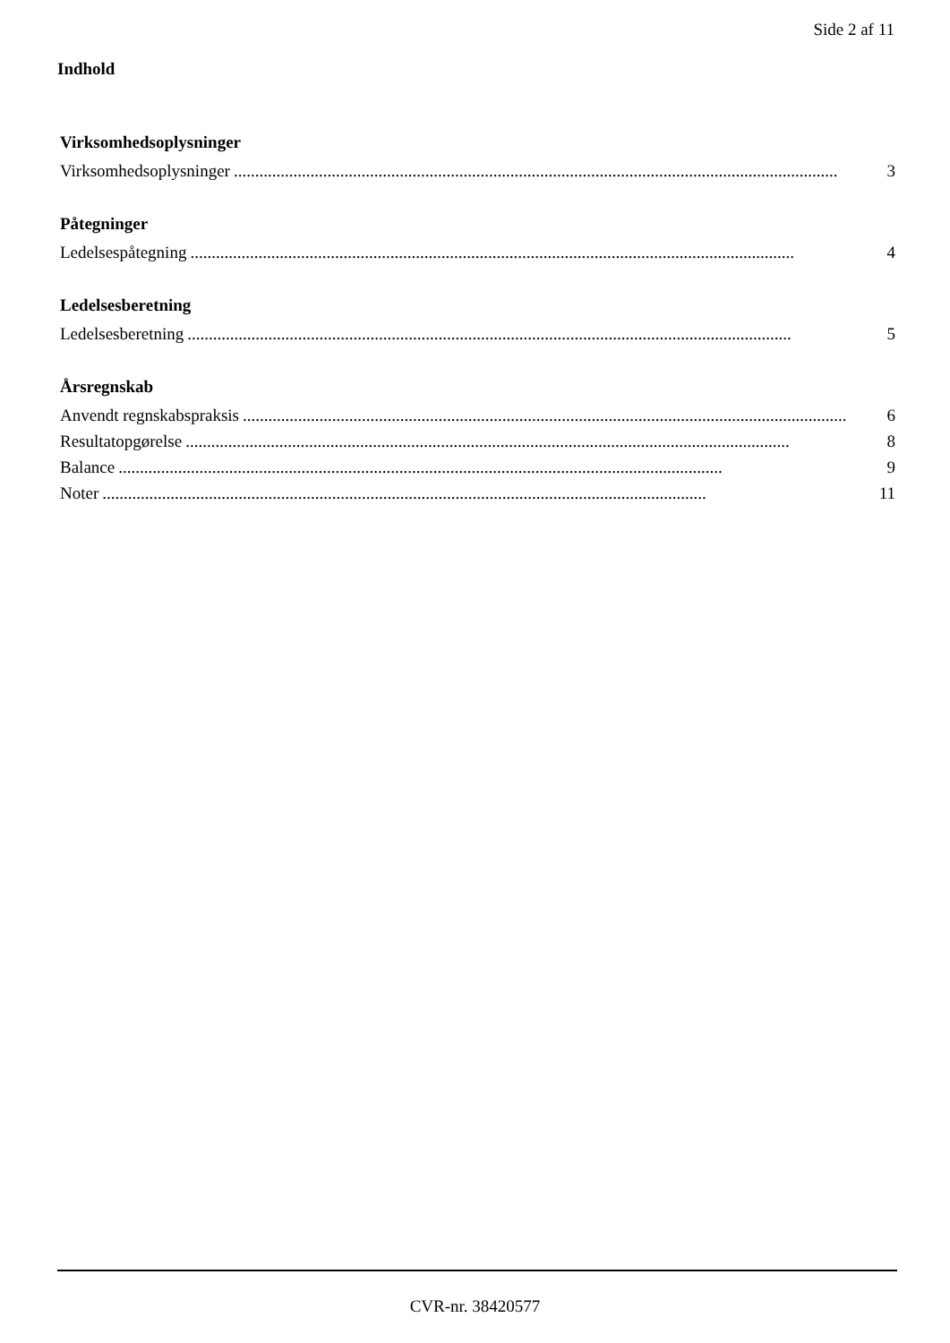Side 2 af 11
Indhold
Virksomhedsoplysninger
Virksomhedsoplysninger.............................................................................................................................................. 3
Påtegninger
Ledelsespåtegning.............................................................................................................................................. 4
Ledelsesberetning
Ledelsesberetning.............................................................................................................................................. 5
Årsregnskab
Anvendt regnskabspraksis.............................................................................................................................................. 6
Resultatopgørelse.............................................................................................................................................. 8
Balance.............................................................................................................................................. 9
Noter.............................................................................................................................................. 11
CVR-nr. 38420577